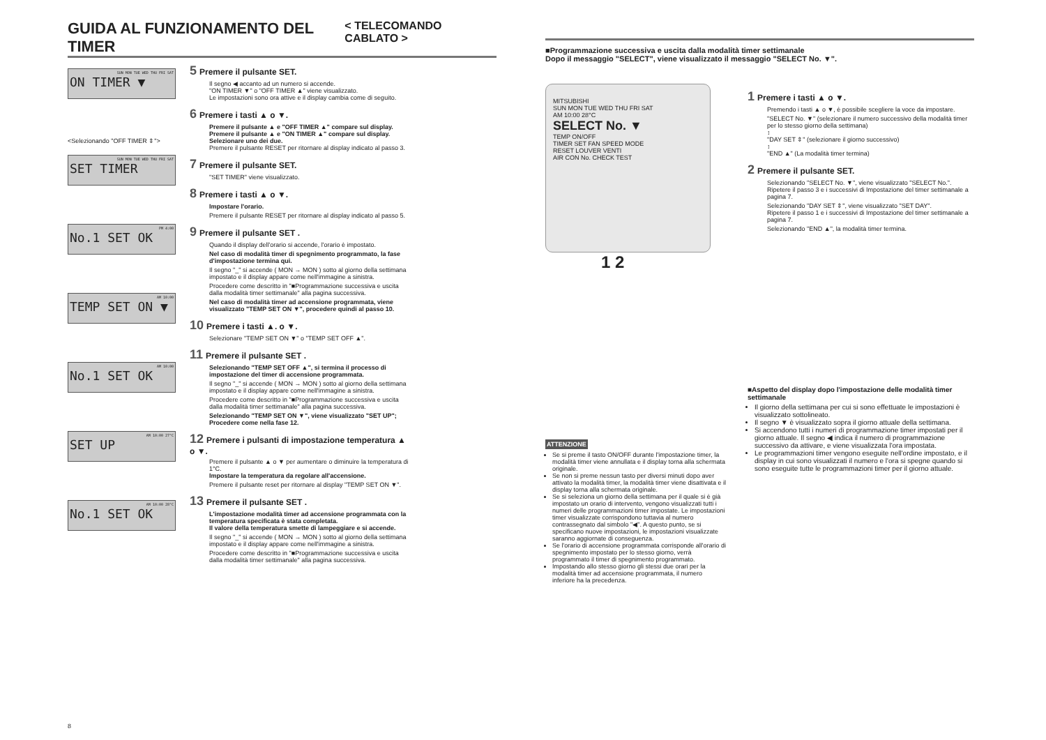GUIDA AL FUNZIONAMENTO DEL TIMER < TELECOMANDO CABLATO >
SUN MON TUE WED THU FRI SAT
ON TIMER ▼
<Selezionando "OFF TIMER ⇕">
SUN MON TUE WED THU FRI SAT
SET TIMER
PM 4:00
No.1 SET OK
AM 10:00
TEMP SET ON ▼
AM 10:00
No.1 SET OK
AM 10:00 27°C
SET UP
AM 10:00 28°C
No.1 SET OK
5 Premere il pulsante SET.
Il segno ◀ accanto ad un numero si accende.
"ON TIMER ▼" o "OFF TIMER ▲" viene visualizzato.
Le impostazioni sono ora attive e il display cambia come di seguito.
6 Premere i tasti ▲ o ▼.
Premere il pulsante ▲ e "OFF TIMER ▲" compare sul display.
Premere il pulsante ▲ e "ON TIMER ▲" compare sul display.
Selezionare uno dei due.
Premere il pulsante RESET per ritornare al display indicato al passo 3.
7 Premere il pulsante SET.
"SET TIMER" viene visualizzato.
8 Premere i tasti ▲ o ▼.
Impostare l'orario.
Premere il pulsante RESET per ritornare al display indicato al passo 5.
9 Premere il pulsante SET .
Quando il display dell'orario si accende, l'orario è impostato.
Nel caso di modalità timer di spegnimento programmato, la fase d'impostazione termina qui.
Il segno "_" si accende ( MON → MON ) sotto al giorno della settimana impostato e il display appare come nell'immagine a sinistra.
Procedere come descritto in "■Programmazione successiva e uscita dalla modalità timer settimanale" alla pagina successiva.
Nel caso di modalità timer ad accensione programmata, viene visualizzato "TEMP SET ON ▼", procedere quindi al passo 10.
10 Premere i tasti ▲. o ▼.
Selezionare "TEMP SET ON ▼" o "TEMP SET OFF ▲".
11 Premere il pulsante SET .
Selezionando "TEMP SET OFF ▲", si termina il processo di impostazione del timer di accensione programmata.
Il segno "_" si accende ( MON → MON ) sotto al giorno della settimana impostato e il display appare come nell'immagine a sinistra.
Procedere come descritto in "■Programmazione successiva e uscita dalla modalità timer settimanale" alla pagina successiva.
Selezionando "TEMP SET ON ▼", viene visualizzato "SET UP"; Procedere come nella fase 12.
12 Premere i pulsanti di impostazione temperatura ▲ o ▼.
Premere il pulsante ▲ o ▼ per aumentare o diminuire la temperatura di 1°C.
Impostare la temperatura da regolare all'accensione.
Premere il pulsante reset per ritornare al display "TEMP SET ON ▼".
13 Premere il pulsante SET .
L'impostazione modalità timer ad accensione programmata con la temperatura specificata è stata completata.
Il valore della temperatura smette di lampeggiare e si accende.
Il segno "_" si accende ( MON → MON ) sotto al giorno della settimana impostato e il display appare come nell'immagine a sinistra.
Procedere come descritto in "■Programmazione successiva e uscita dalla modalità timer settimanale" alla pagina successiva.
■Programmazione successiva e uscita dalla modalità timer settimanale
Dopo il messaggio "SELECT", viene visualizzato il messaggio "SELECT No. ▼".
MITSUBISHI
SUN MON TUE WED THU FRI SAT
AM 10:00 28°C
SELECT No. ▼
TEMP ON/OFF
TIMER SET FAN SPEED MODE
RESET LOUVER VENTI
AIR CON No. CHECK TEST
1 2
ATTENZIONE
Se si preme il tasto ON/OFF durante l'impostazione timer, la modalità timer viene annullata e il display torna alla schermata originale.
Se non si preme nessun tasto per diversi minuti dopo aver attivato la modalità timer, la modalità timer viene disattivata e il display torna alla schermata originale.
Se si seleziona un giorno della settimana per il quale si è già impostato un orario di intervento, vengono visualizzati tutti i numeri delle programmazioni timer impostate. Le impostazioni timer visualizzate corrispondono tuttavia al numero contrassegnato dal simbolo "◀". A questo punto, se si specificano nuove impostazioni, le impostazioni visualizzate saranno aggiornate di conseguenza.
Se l'orario di accensione programmata corrisponde all'orario di spegnimento impostato per lo stesso giorno, verrà programmato il timer di spegnimento programmato.
Impostando allo stesso giorno gli stessi due orari per la modalità timer ad accensione programmata, il numero inferiore ha la precedenza.
1 Premere i tasti ▲ o ▼.
Premendo i tasti ▲ o ▼, è possibile scegliere la voce da impostare.
"SELECT No. ▼" (selezionare il numero successivo della modalità timer per lo stesso giorno della settimana)
↕
"DAY SET ⇕" (selezionare il giorno successivo)
↕
"END ▲" (La modalità timer termina)
2 Premere il pulsante SET.
Selezionando "SELECT No. ▼", viene visualizzato "SELECT No.".
Ripetere il passo 3 e i successivi di Impostazione del timer settimanale a pagina 7.
Selezionando "DAY SET ⇕", viene visualizzato "SET DAY".
Ripetere il passo 1 e i successivi di Impostazione del timer settimanale a pagina 7.
Selezionando "END ▲", la modalità timer termina.
■Aspetto del display dopo l'impostazione delle modalità timer settimanale
Il giorno della settimana per cui si sono effettuate le impostazioni è visualizzato sottolineato.
Il segno ▼ è visualizzato sopra il giorno attuale della settimana.
Si accendono tutti i numeri di programmazione timer impostati per il giorno attuale. Il segno ◀ indica il numero di programmazione successivo da attivare, e viene visualizzata l'ora impostata.
Le programmazioni timer vengono eseguite nell'ordine impostato, e il display in cui sono visualizzati il numero e l'ora si spegne quando si sono eseguite tutte le programmazioni timer per il giorno attuale.
8